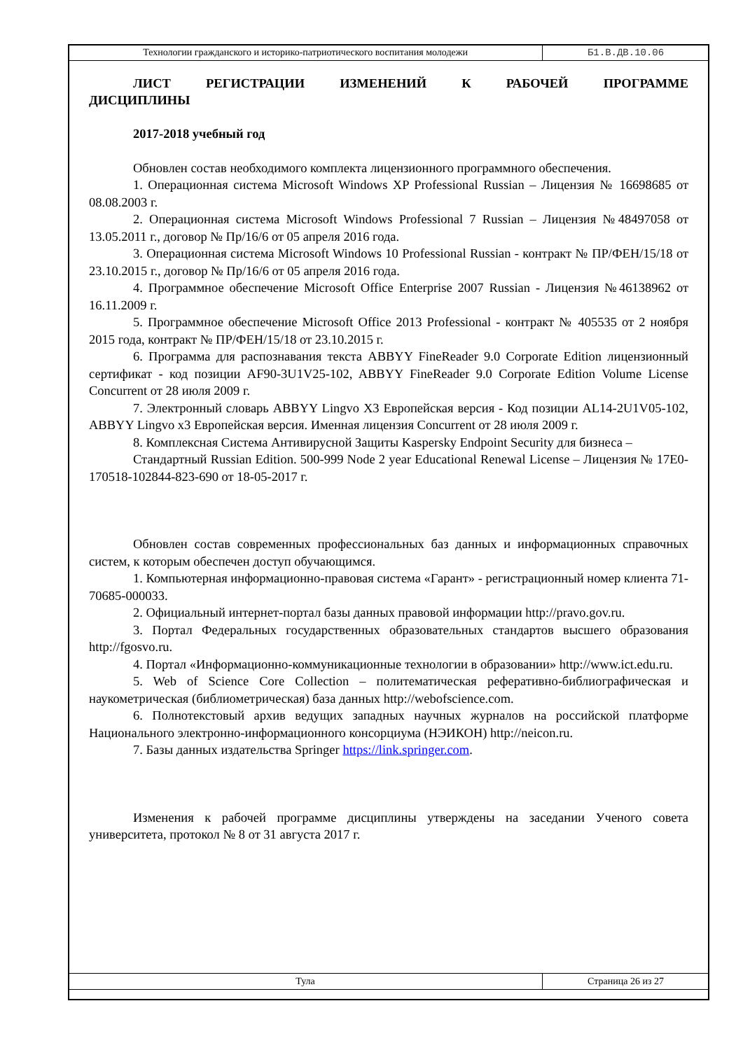| Технологии гражданского и историко-патриотического воспитания молодежи | Б1.В.ДВ.10.06 |
ЛИСТ РЕГИСТРАЦИИ ИЗМЕНЕНИЙ К РАБОЧЕЙ ПРОГРАММЕ ДИСЦИПЛИНЫ
2017-2018 учебный год
Обновлен состав необходимого комплекта лицензионного программного обеспечения.
1. Операционная система Microsoft Windows XP Professional Russian – Лицензия № 16698685 от 08.08.2003 г.
2. Операционная система Microsoft Windows Professional 7 Russian – Лицензия №48497058 от 13.05.2011 г., договор № Пр/16/6 от 05 апреля 2016 года.
3. Операционная система Microsoft Windows 10 Professional Russian - контракт № ПР/ФЕН/15/18 от 23.10.2015 г., договор № Пр/16/6 от 05 апреля 2016 года.
4. Программное обеспечение Microsoft Office Enterprise 2007 Russian - Лицензия №46138962 от 16.11.2009 г.
5. Программное обеспечение Microsoft Office 2013 Professional - контракт № 405535 от 2 ноября 2015 года, контракт № ПР/ФЕН/15/18 от 23.10.2015 г.
6. Программа для распознавания текста ABBYY FineReader 9.0 Corporate Edition лицензионный сертификат - код позиции AF90-3U1V25-102, ABBYY FineReader 9.0 Corporate Edition Volume License Concurrent от 28 июля 2009 г.
7. Электронный словарь ABBYY Lingvo X3 Европейская версия - Код позиции AL14-2U1V05-102, ABBYY Lingvo x3 Европейская версия. Именная лицензия Concurrent от 28 июля 2009 г.
8. Комплексная Система Антивирусной Защиты Kaspersky Endpoint Security для бизнеса –
Стандартный Russian Edition. 500-999 Node 2 year Educational Renewal License – Лицензия № 17E0-170518-102844-823-690 от 18-05-2017 г.
Обновлен состав современных профессиональных баз данных и информационных справочных систем, к которым обеспечен доступ обучающимся.
1. Компьютерная информационно-правовая система «Гарант» - регистрационный номер клиента 71-70685-000033.
2. Официальный интернет-портал базы данных правовой информации http://pravo.gov.ru.
3. Портал Федеральных государственных образовательных стандартов высшего образования http://fgosvo.ru.
4. Портал «Информационно-коммуникационные технологии в образовании» http://www.ict.edu.ru.
5. Web of Science Core Collection – политематическая реферативно-библиографическая и наукометрическая (библиометрическая) база данных http://webofscience.com.
6. Полнотекстовый архив ведущих западных научных журналов на российской платформе Национального электронно-информационного консорциума (НЭИКОН) http://neicon.ru.
7. Базы данных издательства Springer https://link.springer.com.
Изменения к рабочей программе дисциплины утверждены на заседании Ученого совета университета, протокол № 8 от 31 августа 2017 г.
| Тула | Страница 26 из 27 |